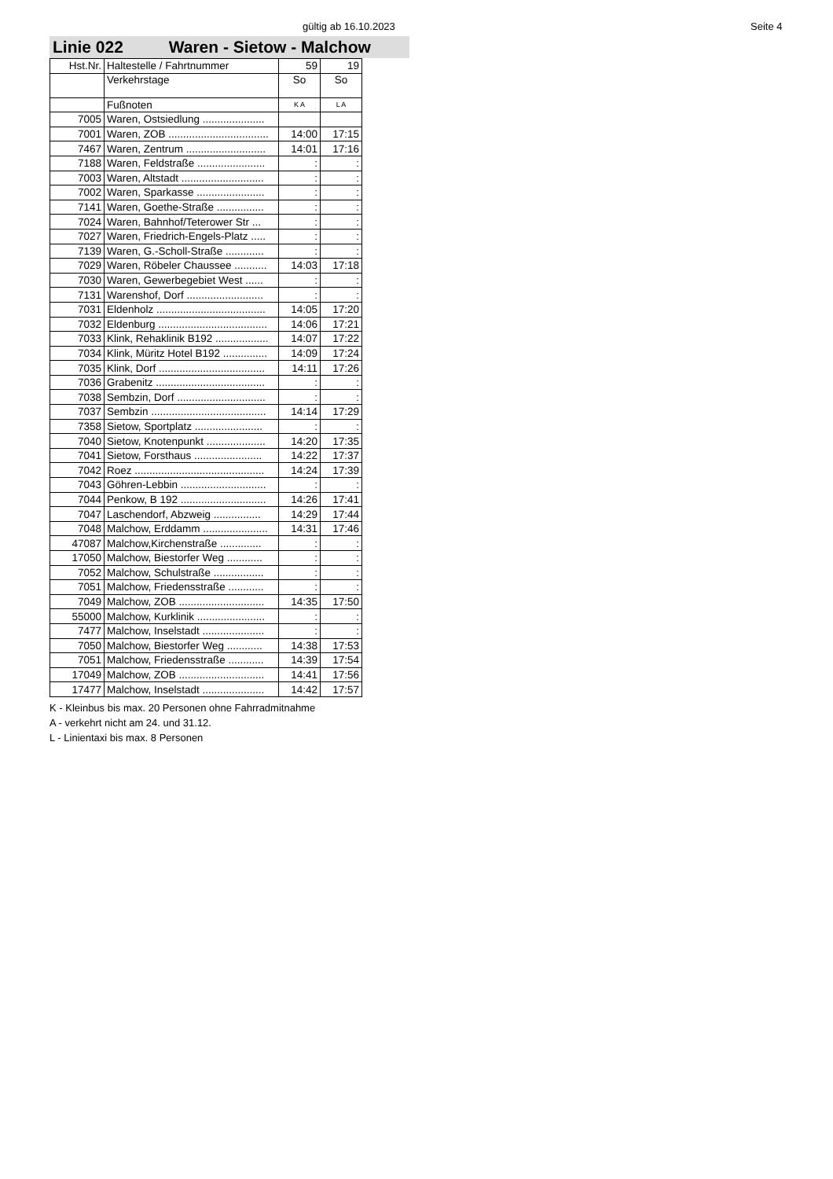gültig ab 16.10.2023 Seite 4
Linie 022 Waren - Sietow - Malchow
| Hst.Nr. | Haltestelle / Fahrtnummer | 59 | 19 |
| | Verkehrstage | So | So |
| | Fußnoten | K A | L A |
| 7005 | Waren, Ostsiedlung ..................... | | |
| 7001 | Waren, ZOB .................................. | 14:00 | 17:15 |
| 7467 | Waren, Zentrum ........................... | 14:01 | 17:16 |
| 7188 | Waren, Feldstraße ....................... | : | : |
| 7003 | Waren, Altstadt ............................ | : | : |
| 7002 | Waren, Sparkasse ....................... | : | : |
| 7141 | Waren, Goethe-Straße ................ | : | : |
| 7024 | Waren, Bahnhof/Teterower Str ... | : | : |
| 7027 | Waren, Friedrich-Engels-Platz ..... | : | : |
| 7139 | Waren, G.-Scholl-Straße ............. | : | : |
| 7029 | Waren, Röbeler Chaussee ........... | 14:03 | 17:18 |
| 7030 | Waren, Gewerbegebiet West ...... | : | : |
| 7131 | Warenshof, Dorf .......................... | : | : |
| 7031 | Eldenholz ..................................... | 14:05 | 17:20 |
| 7032 | Eldenburg ..................................... | 14:06 | 17:21 |
| 7033 | Klink, Rehaklinik B192 .................. | 14:07 | 17:22 |
| 7034 | Klink, Müritz Hotel B192 ............... | 14:09 | 17:24 |
| 7035 | Klink, Dorf .................................... | 14:11 | 17:26 |
| 7036 | Grabenitz ..................................... | : | : |
| 7038 | Sembzin, Dorf .............................. | : | : |
| 7037 | Sembzin ....................................... | 14:14 | 17:29 |
| 7358 | Sietow, Sportplatz ....................... | : | : |
| 7040 | Sietow, Knotenpunkt .................... | 14:20 | 17:35 |
| 7041 | Sietow, Forsthaus ....................... | 14:22 | 17:37 |
| 7042 | Roez ............................................ | 14:24 | 17:39 |
| 7043 | Göhren-Lebbin ............................. | : | : |
| 7044 | Penkow, B 192 ............................. | 14:26 | 17:41 |
| 7047 | Laschendorf, Abzweig ................ | 14:29 | 17:44 |
| 7048 | Malchow, Erddamm ...................... | 14:31 | 17:46 |
| 47087 | Malchow,Kirchenstraße .............. | : | : |
| 17050 | Malchow, Biestorfer Weg ............ | : | : |
| 7052 | Malchow, Schulstraße ................. | : | : |
| 7051 | Malchow, Friedensstraße ............ | : | : |
| 7049 | Malchow, ZOB ............................. | 14:35 | 17:50 |
| 55000 | Malchow, Kurklinik ....................... | : | : |
| 7477 | Malchow, Inselstadt ..................... | : | : |
| 7050 | Malchow, Biestorfer Weg ............ | 14:38 | 17:53 |
| 7051 | Malchow, Friedensstraße ............ | 14:39 | 17:54 |
| 17049 | Malchow, ZOB ............................. | 14:41 | 17:56 |
| 17477 | Malchow, Inselstadt ..................... | 14:42 | 17:57 |
K - Kleinbus bis max. 20 Personen ohne Fahrradmitnahme
A - verkehrt nicht am 24. und 31.12.
L - Linientaxi bis max. 8 Personen